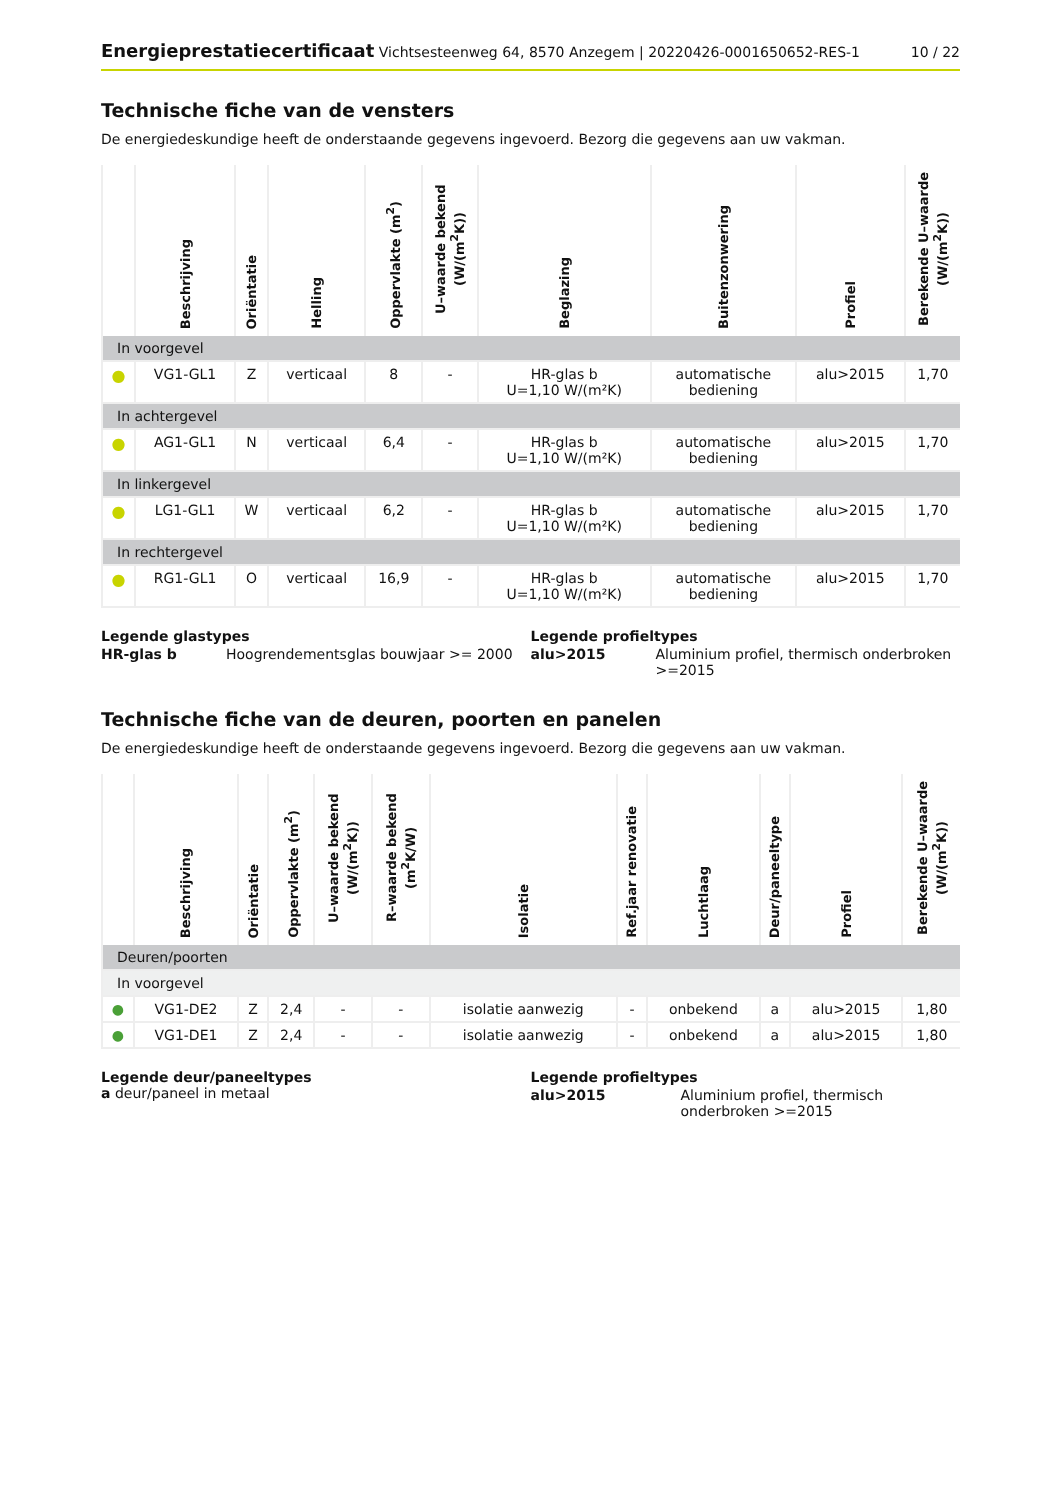Energieprestatiecertificaat Vichtsesteenweg 64, 8570 Anzegem | 20220426-0001650652-RES-1
10 / 22
Technische fiche van de vensters
De energiedeskundige heeft de onderstaande gegevens ingevoerd. Bezorg die gegevens aan uw vakman.
| | Beschrijving | Oriëntatie | Helling | Oppervlakte (m<sup>2</sup>) | U–waarde bekend (W/(m<sup>2</sup>K)) | Beglazing | Buitenzonwering | Profiel | Berekende U–waarde (W/(m<sup>2</sup>K)) |
| --- | --- | --- | --- | --- | --- | --- | --- | --- | --- |
| In voorgevel | | | | | | | | | |
| ● | VG1-GL1 | Z | verticaal | 8 | - | HR-glas b U=1,10 W/(m²K) | automatische bediening | alu>2015 | 1,70 |
| In achtergevel | | | | | | | | | |
| ● | AG1-GL1 | N | verticaal | 6,4 | - | HR-glas b U=1,10 W/(m²K) | automatische bediening | alu>2015 | 1,70 |
| In linkergevel | | | | | | | | | |
| ● | LG1-GL1 | W | verticaal | 6,2 | - | HR-glas b U=1,10 W/(m²K) | automatische bediening | alu>2015 | 1,70 |
| In rechtergevel | | | | | | | | | |
| ● | RG1-GL1 | O | verticaal | 16,9 | - | HR-glas b U=1,10 W/(m²K) | automatische bediening | alu>2015 | 1,70 |
Legende glastypes
| HR-glas b | Hoogrendementsglas bouwjaar >= 2000 |
Legende profieltypes
| alu>2015 | Aluminium profiel, thermisch onderbroken >=2015 |
Technische fiche van de deuren, poorten en panelen
De energiedeskundige heeft de onderstaande gegevens ingevoerd. Bezorg die gegevens aan uw vakman.
| | Beschrijving | Oriëntatie | Oppervlakte (m<sup>2</sup>) | U–waarde bekend (W/(m<sup>2</sup>K)) | R–waarde bekend (m<sup>2</sup>K/W) | Isolatie | Ref.jaar renovatie | Luchtlaag | Deur/paneeltype | Profiel | Berekende U–waarde (W/(m<sup>2</sup>K)) |
| --- | --- | --- | --- | --- | --- | --- | --- | --- | --- | --- | --- |
| Deuren/poorten | | | | | | | | | | | |
| In voorgevel | | | | | | | | | | | |
| ● | VG1-DE2 | Z | 2,4 | - | - | isolatie aanwezig | - | onbekend | a | alu>2015 | 1,80 |
| ● | VG1-DE1 | Z | 2,4 | - | - | isolatie aanwezig | - | onbekend | a | alu>2015 | 1,80 |
Legende deur/paneeltypes
a deur/paneel in metaal
Legende profieltypes
| alu>2015 | Aluminium profiel, thermisch onderbroken >=2015 |